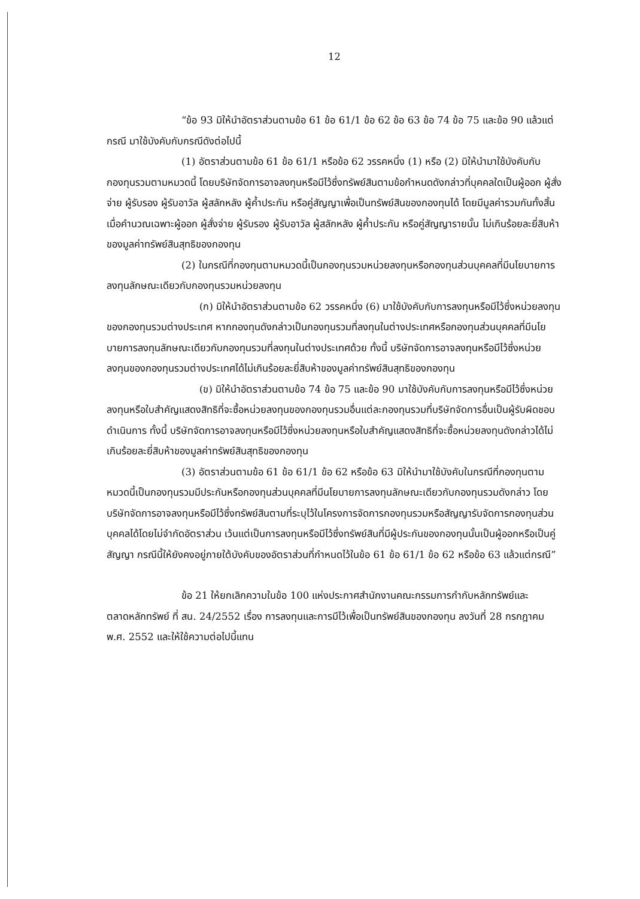12
“ข้อ 93 มิให้นำอัตราส่วนตามข้อ 61 ข้อ 61/1 ข้อ 62 ข้อ 63 ข้อ 74 ข้อ 75 และข้อ 90 แล้วแต่กรณี มาใช้บังคับกับกรณีดังต่อไปนี้
(1) อัตราส่วนตามข้อ 61 ข้อ 61/1 หรือข้อ 62 วรรคหนึ่ง (1) หรือ (2) มิให้นำมาใช้บังคับกับกองทุนรวมตามหมวดนี้ โดยบริษัทจัดการอาจลงทุนหรือมีไว้ซึ่งทรัพย์สินตามข้อกำหนดดังกล่าวที่บุคคลใดเป็นผู้ออก ผู้สั่งจ่าย ผู้รับรอง ผู้รับอาวัล ผู้สลักหลัง ผู้ค้ำประกัน หรือคู่สัญญาเพื่อเป็นทรัพย์สินของกองทุนได้ โดยมีมูลค่ารวมกันทั้งสิ้นเมื่อคำนวณเฉพาะผู้ออก ผู้สั่งจ่าย ผู้รับรอง ผู้รับอาวัล ผู้สลักหลัง ผู้ค้ำประกัน หรือคู่สัญญารายนั้น ไม่เกินร้อยละยี่สิบห้าของมูลค่าทรัพย์สินสุทธิของกองทุน
(2) ในกรณีที่กองทุนตามหมวดนี้เป็นกองทุนรวมหน่วยลงทุนหรือกองทุนส่วนบุคคลที่มีนโยบายการลงทุนลักษณะเดียวกับกองทุนรวมหน่วยลงทุน
(ก) มิให้นำอัตราส่วนตามข้อ 62 วรรคหนึ่ง (6) มาใช้บังคับกับการลงทุนหรือมีไว้ซึ่งหน่วยลงทุนของกองทุนรวมต่างประเทศ หากกองทุนดังกล่าวเป็นกองทุนรวมที่ลงทุนในต่างประเทศหรือกองทุนส่วนบุคคลที่มีนโยบายการลงทุนลักษณะเดียวกับกองทุนรวมที่ลงทุนในต่างประเทศด้วย ทั้งนี้ บริษัทจัดการอาจลงทุนหรือมีไว้ซึ่งหน่วยลงทุนของกองทุนรวมต่างประเทศได้ไม่เกินร้อยละยี่สิบห้าของมูลค่าทรัพย์สินสุทธิของกองทุน
(ข) มิให้นำอัตราส่วนตามข้อ 74 ข้อ 75 และข้อ 90 มาใช้บังคับกับการลงทุนหรือมีไว้ซึ่งหน่วยลงทุนหรือใบสำคัญแสดงสิทธิที่จะซื้อหน่วยลงทุนของกองทุนรวมอื่นแต่ละกองทุนรวมที่บริษัทจัดการอื่นเป็นผู้รับผิดชอบดำเนินการ ทั้งนี้ บริษัทจัดการอาจลงทุนหรือมีไว้ซึ่งหน่วยลงทุนหรือใบสำคัญแสดงสิทธิที่จะซื้อหน่วยลงทุนดังกล่าวได้ไม่เกินร้อยละยี่สิบห้าของมูลค่าทรัพย์สินสุทธิของกองทุน
(3) อัตราส่วนตามข้อ 61 ข้อ 61/1 ข้อ 62 หรือข้อ 63 มิให้นำมาใช้บังคับในกรณีที่กองทุนตามหมวดนี้เป็นกองทุนรวมมีประกันหรือกองทุนส่วนบุคคลที่มีนโยบายการลงทุนลักษณะเดียวกับกองทุนรวมดังกล่าว โดยบริษัทจัดการอาจลงทุนหรือมีไว้ซึ่งทรัพย์สินตามที่ระบุไว้ในโครงการจัดการกองทุนรวมหรือสัญญารับจัดการกองทุนส่วนบุคคลได้โดยไม่จำกัดอัตราส่วน เว้นแต่เป็นการลงทุนหรือมีไว้ซึ่งทรัพย์สินที่มีผู้ประกันของกองทุนนั้นเป็นผู้ออกหรือเป็นคู่สัญญา กรณีนี้ให้ยังคงอยู่ภายใต้บังคับของอัตราส่วนที่กำหนดไว้ในข้อ 61 ข้อ 61/1 ข้อ 62 หรือข้อ 63 แล้วแต่กรณี”
ข้อ 21 ให้ยกเลิกความในข้อ 100 แห่งประกาศสำนักงานคณะกรรมการกำกับหลักทรัพย์และตลาดหลักทรัพย์ ที่ สน. 24/2552 เรื่อง การลงทุนและการมีไว้เพื่อเป็นทรัพย์สินของกองทุน ลงวันที่ 28 กรกฎาคม พ.ศ. 2552 และให้ใช้ความต่อไปนี้แทน